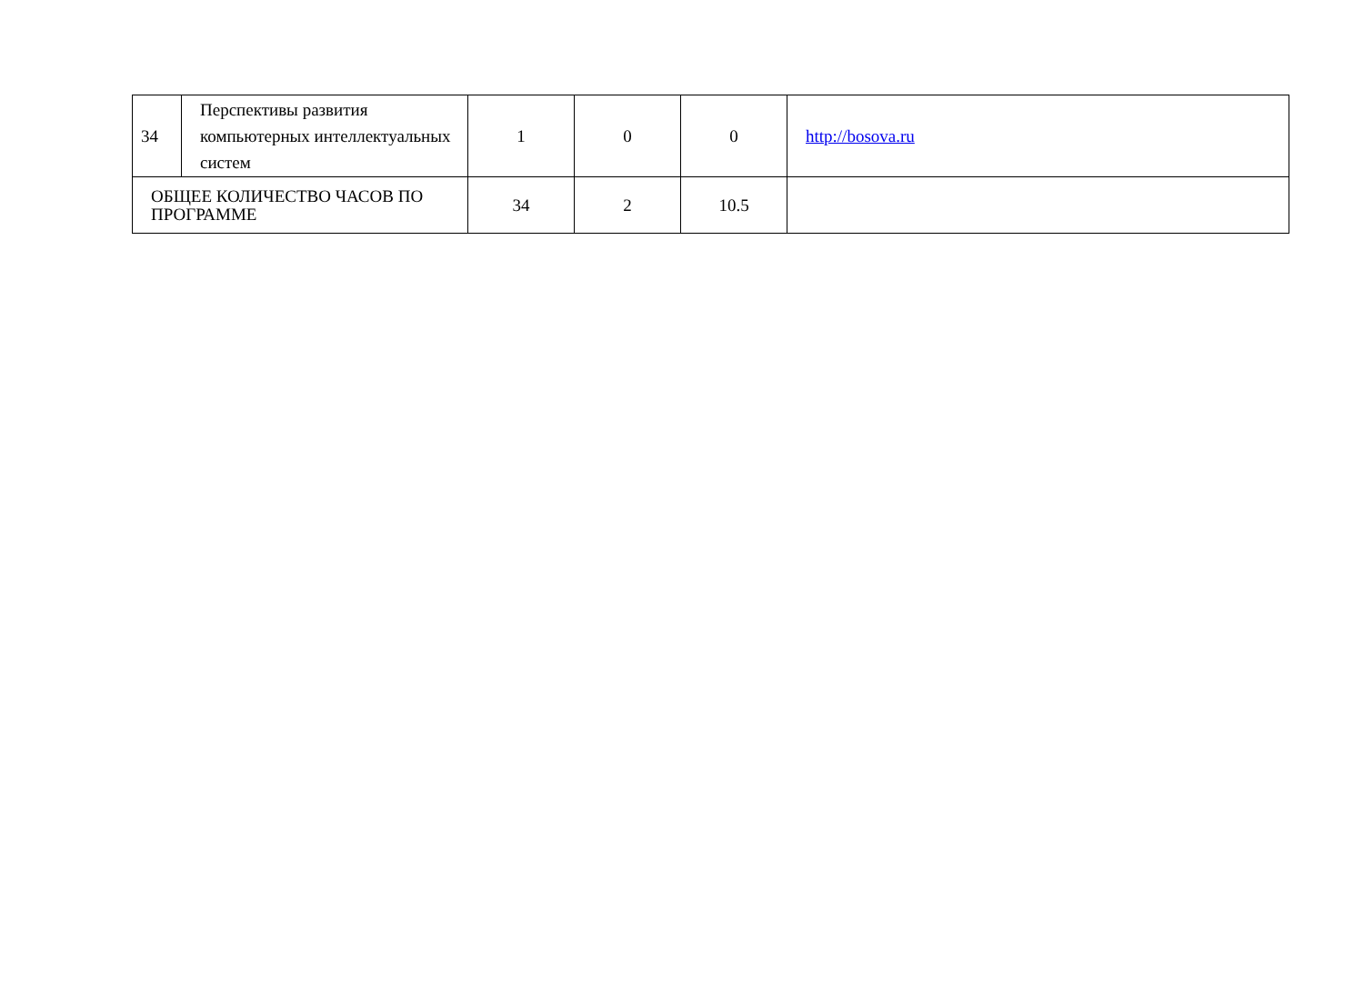| 34 | Перспективы развития компьютерных интеллектуальных систем | 1 | 0 | 0 | http://bosova.ru |
| ОБЩЕЕ КОЛИЧЕСТВО ЧАСОВ ПО ПРОГРАММЕ | | 34 | 2 | 10.5 | |